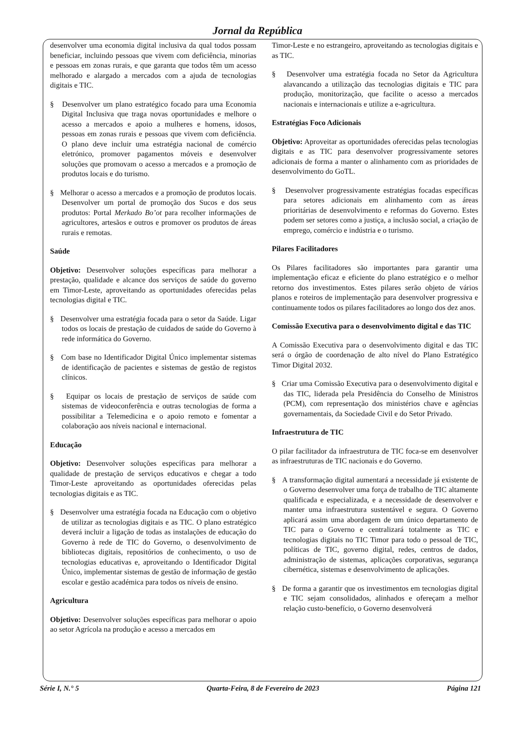Jornal da República
desenvolver uma economia digital inclusiva da qual todos possam beneficiar, incluindo pessoas que vivem com deficiência, minorias e pessoas em zonas rurais, e que garanta que todos têm um acesso melhorado e alargado a mercados com a ajuda de tecnologias digitais e TIC.
§ Desenvolver um plano estratégico focado para uma Economia Digital Inclusiva que traga novas oportunidades e melhore o acesso a mercados e apoio a mulheres e homens, idosos, pessoas em zonas rurais e pessoas que vivem com deficiência. O plano deve incluir uma estratégia nacional de comércio eletrónico, promover pagamentos móveis e desenvolver soluções que promovam o acesso a mercados e a promoção de produtos locais e do turismo.
§ Melhorar o acesso a mercados e a promoção de produtos locais. Desenvolver um portal de promoção dos Sucos e dos seus produtos: Portal Merkado Bo’ot para recolher informações de agricultores, artesãos e outros e promover os produtos de áreas rurais e remotas.
Saúde
Objetivo: Desenvolver soluções específicas para melhorar a prestação, qualidade e alcance dos serviços de saúde do governo em Timor-Leste, aproveitando as oportunidades oferecidas pelas tecnologias digital e TIC.
§ Desenvolver uma estratégia focada para o setor da Saúde. Ligar todos os locais de prestação de cuidados de saúde do Governo à rede informática do Governo.
§ Com base no Identificador Digital Único implementar sistemas de identificação de pacientes e sistemas de gestão de registos clínicos.
§ Equipar os locais de prestação de serviços de saúde com sistemas de videoconferência e outras tecnologias de forma a possibilitar a Telemedicina e o apoio remoto e fomentar a colaboração aos níveis nacional e internacional.
Educação
Objetivo: Desenvolver soluções específicas para melhorar a qualidade de prestação de serviços educativos e chegar a todo Timor-Leste aproveitando as oportunidades oferecidas pelas tecnologias digitais e as TIC.
§ Desenvolver uma estratégia focada na Educação com o objetivo de utilizar as tecnologias digitais e as TIC. O plano estratégico deverá incluir a ligação de todas as instalações de educação do Governo à rede de TIC do Governo, o desenvolvimento de bibliotecas digitais, repositórios de conhecimento, o uso de tecnologias educativas e, aproveitando o Identificador Digital Único, implementar sistemas de gestão de informação de gestão escolar e gestão académica para todos os níveis de ensino.
Agricultura
Objetivo: Desenvolver soluções específicas para melhorar o apoio ao setor Agrícola na produção e acesso a mercados em
Timor-Leste e no estrangeiro, aproveitando as tecnologias digitais e as TIC.
§ Desenvolver uma estratégia focada no Setor da Agricultura alavancando a utilização das tecnologias digitais e TIC para produção, monitorização, que facilite o acesso a mercados nacionais e internacionais e utilize a e-agricultura.
Estratégias Foco Adicionais
Objetivo: Aproveitar as oportunidades oferecidas pelas tecnologias digitais e as TIC para desenvolver progressivamente setores adicionais de forma a manter o alinhamento com as prioridades de desenvolvimento do GoTL.
§ Desenvolver progressivamente estratégias focadas específicas para setores adicionais em alinhamento com as áreas prioritárias de desenvolvimento e reformas do Governo. Estes podem ser setores como a justiça, a inclusão social, a criação de emprego, comércio e indústria e o turismo.
Pilares Facilitadores
Os Pilares facilitadores são importantes para garantir uma implementação eficaz e eficiente do plano estratégico e o melhor retorno dos investimentos. Estes pilares serão objeto de vários planos e roteiros de implementação para desenvolver progressiva e continuamente todos os pilares facilitadores ao longo dos dez anos.
Comissão Executiva para o desenvolvimento digital e das TIC
A Comissão Executiva para o desenvolvimento digital e das TIC será o órgão de coordenação de alto nível do Plano Estratégico Timor Digital 2032.
§ Criar uma Comissão Executiva para o desenvolvimento digital e das TIC, liderada pela Presidência do Conselho de Ministros (PCM), com representação dos ministérios chave e agências governamentais, da Sociedade Civil e do Setor Privado.
Infraestrutura de TIC
O pilar facilitador da infraestrutura de TIC foca-se em desenvolver as infraestruturas de TIC nacionais e do Governo.
§ A transformação digital aumentará a necessidade já existente de o Governo desenvolver uma força de trabalho de TIC altamente qualificada e especializada, e a necessidade de desenvolver e manter uma infraestrutura sustentável e segura. O Governo aplicará assim uma abordagem de um único departamento de TIC para o Governo e centralizará totalmente as TIC e tecnologias digitais no TIC Timor para todo o pessoal de TIC, políticas de TIC, governo digital, redes, centros de dados, administração de sistemas, aplicações corporativas, segurança cibernética, sistemas e desenvolvimento de aplicações.
§ De forma a garantir que os investimentos em tecnologias digital e TIC sejam consolidados, alinhados e ofereçam a melhor relação custo-benefício, o Governo desenvolverá
Série I, N.° 5 Quarta-Feira, 8 de Fevereiro de 2023 Página 121